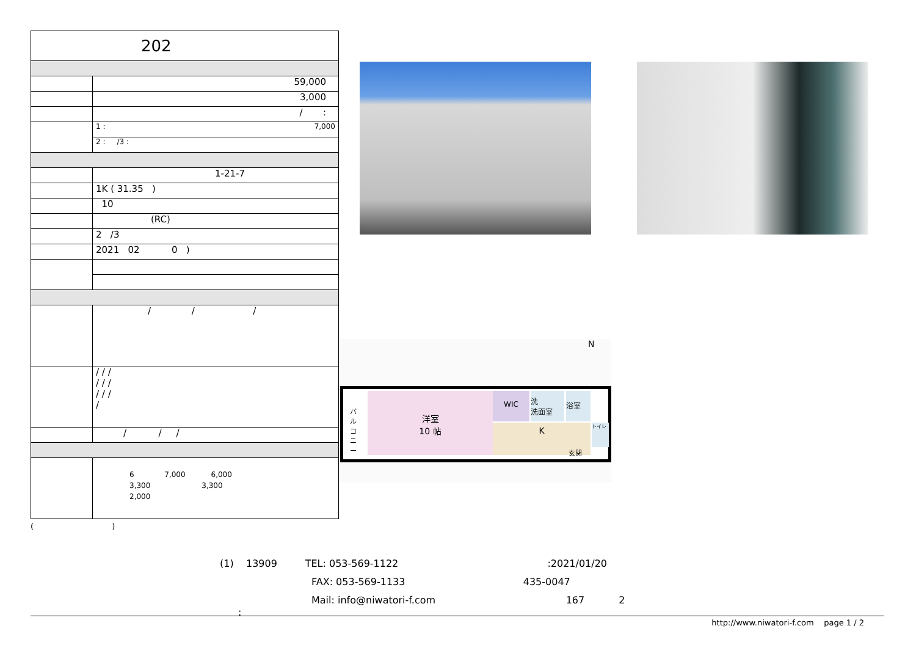| 202 | |
| | 59,000 |
| | 3,000 |
| | / : |
| | 1 : 7,000 |
| | 2 : /3 : |
| | 1-21-7 |
| | 1K ( 31.35 ) |
| | 10 |
| | (RC) |
| | 2 /3 |
| | 2021 02 0 ) |
| | / / / |
| | / / / / / / / / / / |
| | / / / |
| | 6 7,000 6,000 3,300 3,300 2,000 |
( )
N
洋室
10 帖
WIC
洗
洗面室
浴室
K トイレ
玄関
バルコニー
(1) 13909 TEL: 053-569-1122 :2021/01/20
FAX: 053-569-1133 435-0047
Mail: info@niwatori-f.com 167 2
:
http://www.niwatori-f.com page 1 / 2